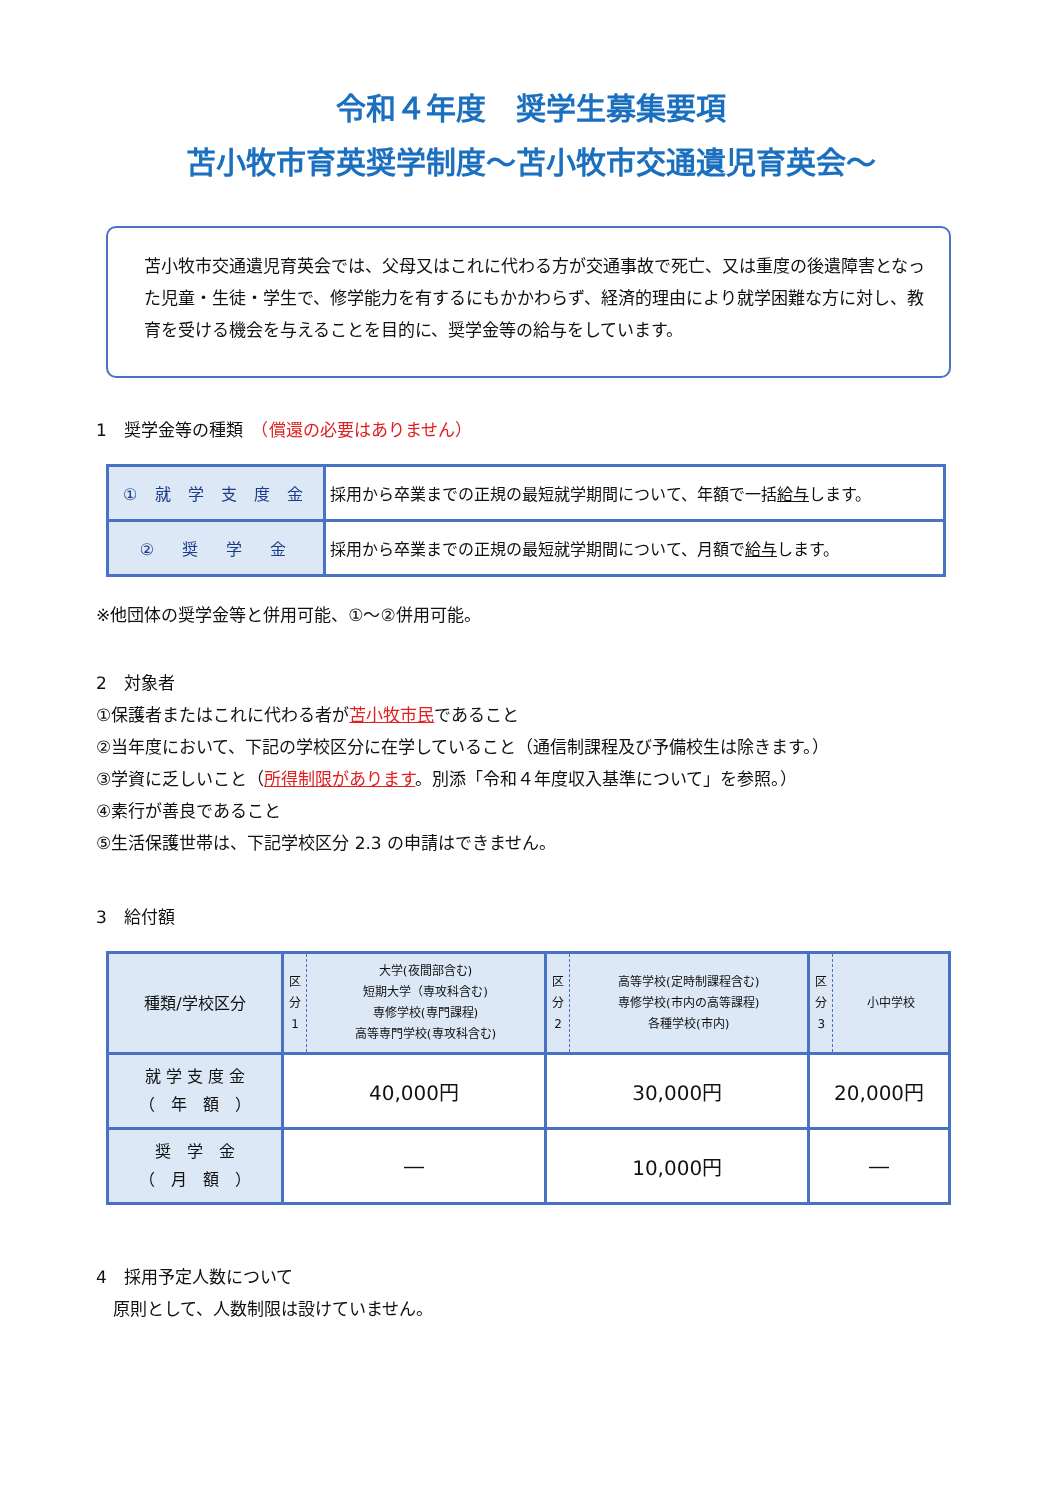令和４年度　奨学生募集要項
苫小牧市育英奨学制度～苫小牧市交通遺児育英会～
苫小牧市交通遺児育英会では、父母又はこれに代わる方が交通事故で死亡、又は重度の後遺障害となった児童・生徒・学生で、修学能力を有するにもかかわらず、経済的理由により就学困難な方に対し、教育を受ける機会を与えることを目的に、奨学金等の給与をしています。
1　奨学金等の種類　（償還の必要はありません）
| ① 就 学 支 度 金 | 採用から卒業までの正規の最短就学期間について、年額で一括 給与 します。 |
| ② 奨 学 金 | 採用から卒業までの正規の最短就学期間について、月額で 給与 します。 |
※他団体の奨学金等と併用可能、①～②併用可能。
2　対象者
①保護者またはこれに代わる者が苫小牧市民であること
②当年度において、下記の学校区分に在学していること（通信制課程及び予備校生は除きます。）
③学資に乏しいこと（所得制限があります。別添「令和４年度収入基準について」を参照。）
④素行が善良であること
⑤生活保護世帯は、下記学校区分 2.3 の申請はできません。
3　給付額
| 種類/学校区分 | 区 分 1 | 大学(夜間部含む) 短期大学（専攻科含む) 専修学校(専門課程) 高等専門学校(専攻科含む) | 区 分 2 | 高等学校(定時制課程含む) 専修学校(市内の高等課程) 各種学校(市内) | 区 分 3 | 小中学校 |
| 就 学 支 度 金 （ 年 額 ） | 40,000円 | | 30,000円 | | 20,000円 | |
| 奨 学 金 （ 月 額 ） | ― | | 10,000円 | | ― | |
4　採用予定人数について
　原則として、人数制限は設けていません。